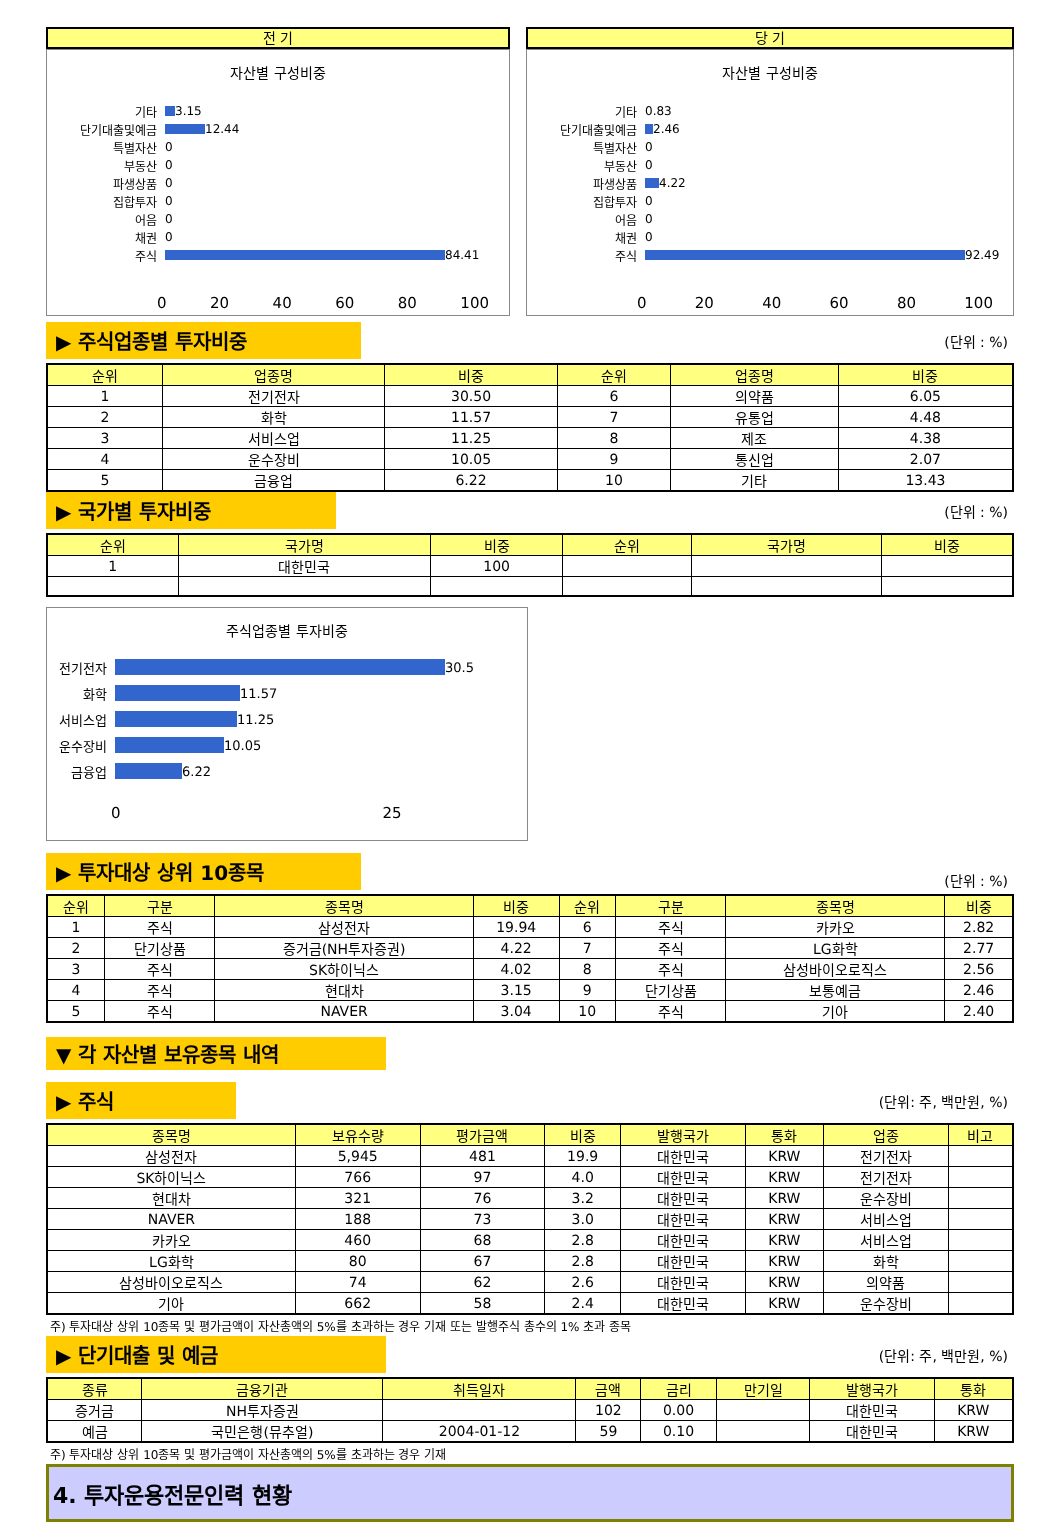전 기
자산별 구성비중
기타 3.15
단기대출및예금 12.44
특별자산 0
부동산 0
파생상품 0
집합투자 0
어음 0
채권 0
주식 84.41
0 20 40 60 80 100
당 기
자산별 구성비중
기타 0.83
단기대출및예금 2.46
특별자산 0
부동산 0
파생상품 4.22
집합투자 0
어음 0
채권 0
주식 92.49
0 20 40 60 80 100
▶ 주식업종별 투자비중
(단위 : %)
| 순위 | 업종명 | 비중 | 순위 | 업종명 | 비중 |
| --- | --- | --- | --- | --- | --- |
| 1 | 전기전자 | 30.50 | 6 | 의약품 | 6.05 |
| 2 | 화학 | 11.57 | 7 | 유통업 | 4.48 |
| 3 | 서비스업 | 11.25 | 8 | 제조 | 4.38 |
| 4 | 운수장비 | 10.05 | 9 | 통신업 | 2.07 |
| 5 | 금융업 | 6.22 | 10 | 기타 | 13.43 |
▶ 국가별 투자비중
(단위 : %)
| 순위 | 국가명 | 비중 | 순위 | 국가명 | 비중 |
| --- | --- | --- | --- | --- | --- |
| 1 | 대한민국 | 100 | | | |
주식업종별 투자비중
전기전자 30.5
화학 11.57
서비스업 11.25
운수장비 10.05
금융업 6.22
0 25
▶ 투자대상 상위 10종목
(단위 : %)
| 순위 | 구분 | 종목명 | 비중 | 순위 | 구분 | 종목명 | 비중 |
| --- | --- | --- | --- | --- | --- | --- | --- |
| 1 | 주식 | 삼성전자 | 19.94 | 6 | 주식 | 카카오 | 2.82 |
| 2 | 단기상품 | 증거금(NH투자증권) | 4.22 | 7 | 주식 | LG화학 | 2.77 |
| 3 | 주식 | SK하이닉스 | 4.02 | 8 | 주식 | 삼성바이오로직스 | 2.56 |
| 4 | 주식 | 현대차 | 3.15 | 9 | 단기상품 | 보통예금 | 2.46 |
| 5 | 주식 | NAVER | 3.04 | 10 | 주식 | 기아 | 2.40 |
▼ 각 자산별 보유종목 내역
▶ 주식
(단위: 주, 백만원, %)
| 종목명 | 보유수량 | 평가금액 | 비중 | 발행국가 | 통화 | 업종 | 비고 |
| --- | --- | --- | --- | --- | --- | --- | --- |
| 삼성전자 | 5,945 | 481 | 19.9 | 대한민국 | KRW | 전기전자 | |
| SK하이닉스 | 766 | 97 | 4.0 | 대한민국 | KRW | 전기전자 | |
| 현대차 | 321 | 76 | 3.2 | 대한민국 | KRW | 운수장비 | |
| NAVER | 188 | 73 | 3.0 | 대한민국 | KRW | 서비스업 | |
| 카카오 | 460 | 68 | 2.8 | 대한민국 | KRW | 서비스업 | |
| LG화학 | 80 | 67 | 2.8 | 대한민국 | KRW | 화학 | |
| 삼성바이오로직스 | 74 | 62 | 2.6 | 대한민국 | KRW | 의약품 | |
| 기아 | 662 | 58 | 2.4 | 대한민국 | KRW | 운수장비 | |
주) 투자대상 상위 10종목 및 평가금액이 자산총액의 5%를 초과하는 경우 기재 또는 발행주식 총수의 1% 초과 종목
▶ 단기대출 및 예금
(단위: 주, 백만원, %)
| 종류 | 금융기관 | 취득일자 | 금액 | 금리 | 만기일 | 발행국가 | 통화 |
| --- | --- | --- | --- | --- | --- | --- | --- |
| 증거금 | NH투자증권 | | 102 | 0.00 | | 대한민국 | KRW |
| 예금 | 국민은행(뮤추얼) | 2004-01-12 | 59 | 0.10 | | 대한민국 | KRW |
주) 투자대상 상위 10종목 및 평가금액이 자산총액의 5%를 초과하는 경우 기재
4. 투자운용전문인력 현황